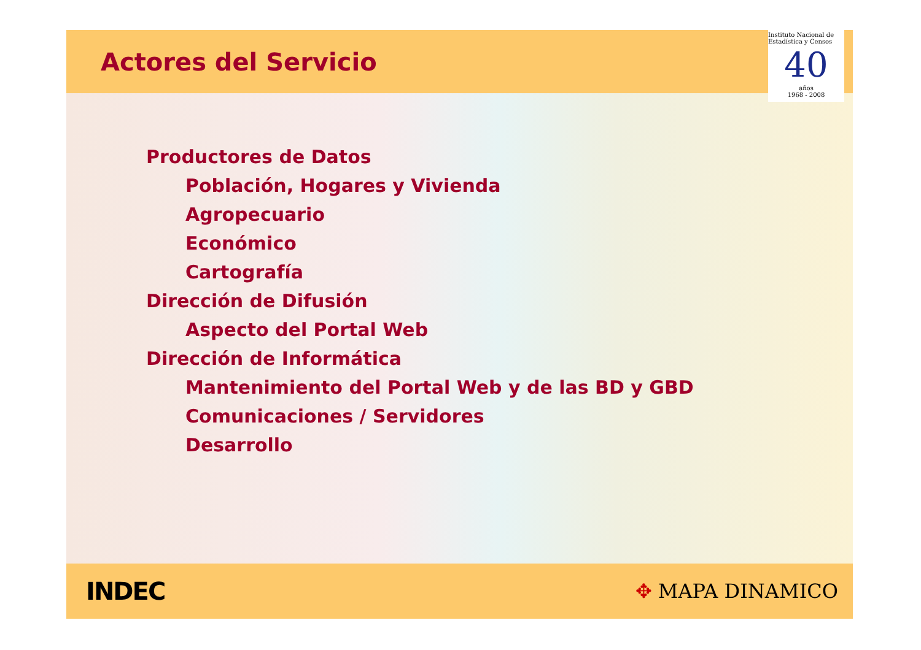Actores del Servicio
Instituto Nacional de Estadística y Censos
40
años
1968 - 2008
Productores de Datos
Población, Hogares y Vivienda
Agropecuario
Económico
Cartografía
Dirección de Difusión
Aspecto del Portal Web
Dirección de Informática
Mantenimiento del Portal Web y de las BD y GBD
Comunicaciones / Servidores
Desarrollo
INDEC
✥ MAPA DINAMICO